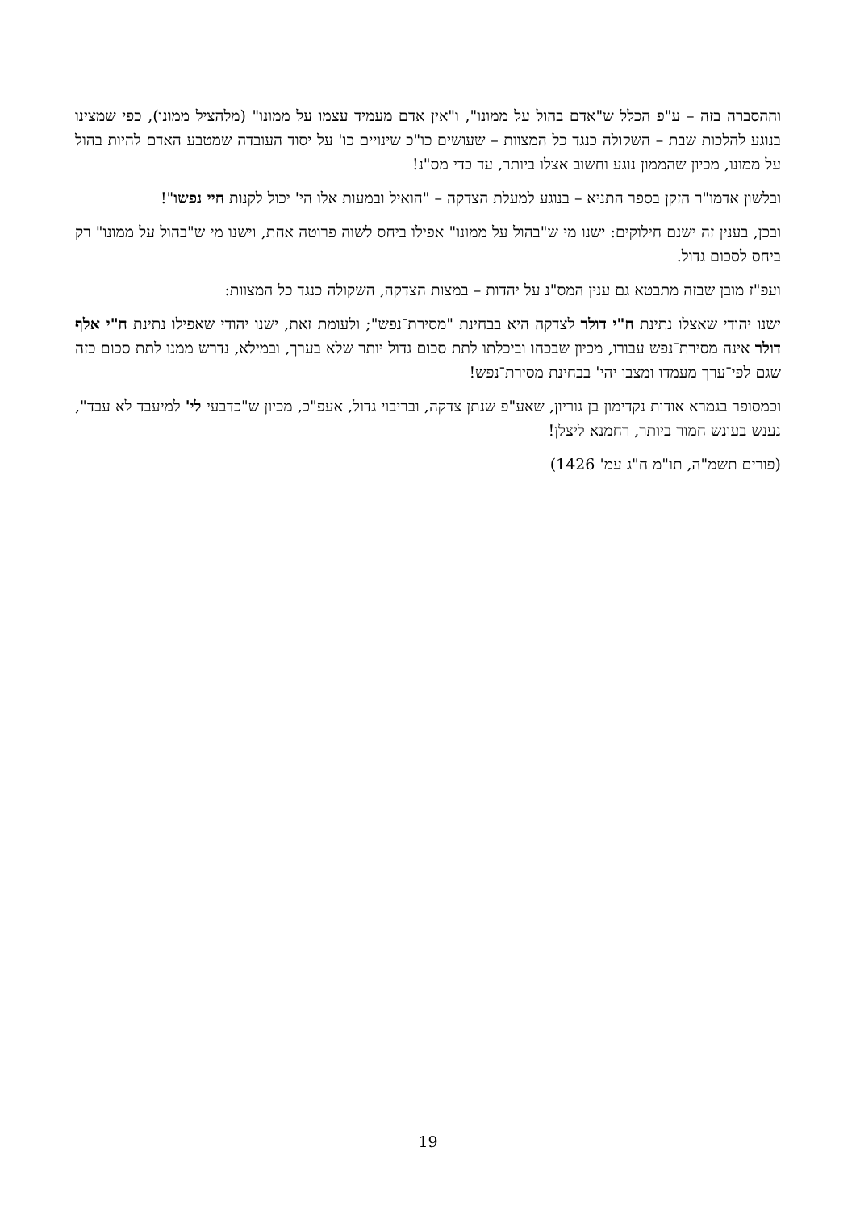וההסברה בזה – ע"פ הכלל ש"אדם בהול על ממונו", ו"אין אדם מעמיד עצמו על ממונו" (מלהציל ממונו), כפי שמצינו בנוגע להלכות שבת – השקולה כנגד כל המצוות – שעושים כו"כ שינויים כו' על יסוד העובדה שמטבע האדם להיות בהול על ממונו, מכיון שהממון נוגע וחשוב אצלו ביותר, עד כדי מס"נ!
ובלשון אדמו"ר הזקן בספר התניא – בנוגע למעלת הצדקה – "הואיל ובמעות אלו הי' יכול לקנות חיי נפשו"!
ובכן, בענין זה ישנם חילוקים: ישנו מי ש"בהול על ממונו" אפילו ביחס לשוה פרוטה אחת, וישנו מי ש"בהול על ממונו" רק ביחס לסכום גדול.
ועפ"ז מובן שבזה מתבטא גם ענין המס"נ על יהדות – במצות הצדקה, השקולה כנגד כל המצוות:
ישנו יהודי שאצלו נתינת ח"י דולר לצדקה היא בבחינת "מסירת־נפש"; ולעומת זאת, ישנו יהודי שאפילו נתינת ח"י אלף דולר אינה מסירת־נפש עבורו, מכיון שבכחו וביכלתו לתת סכום גדול יותר שלא בערך, ובמילא, נדרש ממנו לתת סכום כזה שגם לפי־ערך מעמדו ומצבו יהי' בבחינת מסירת־נפש!
וכמסופר בגמרא אודות נקדימון בן גוריון, שאע"פ שנתן צדקה, ובריבוי גדול, אעפ"כ, מכיון ש"כדבעי לי' למיעבד לא עבד", נענש בעונש חמור ביותר, רחמנא ליצלן!
(פורים תשמ"ה, תו"מ ח"ג עמ' 1426)
19